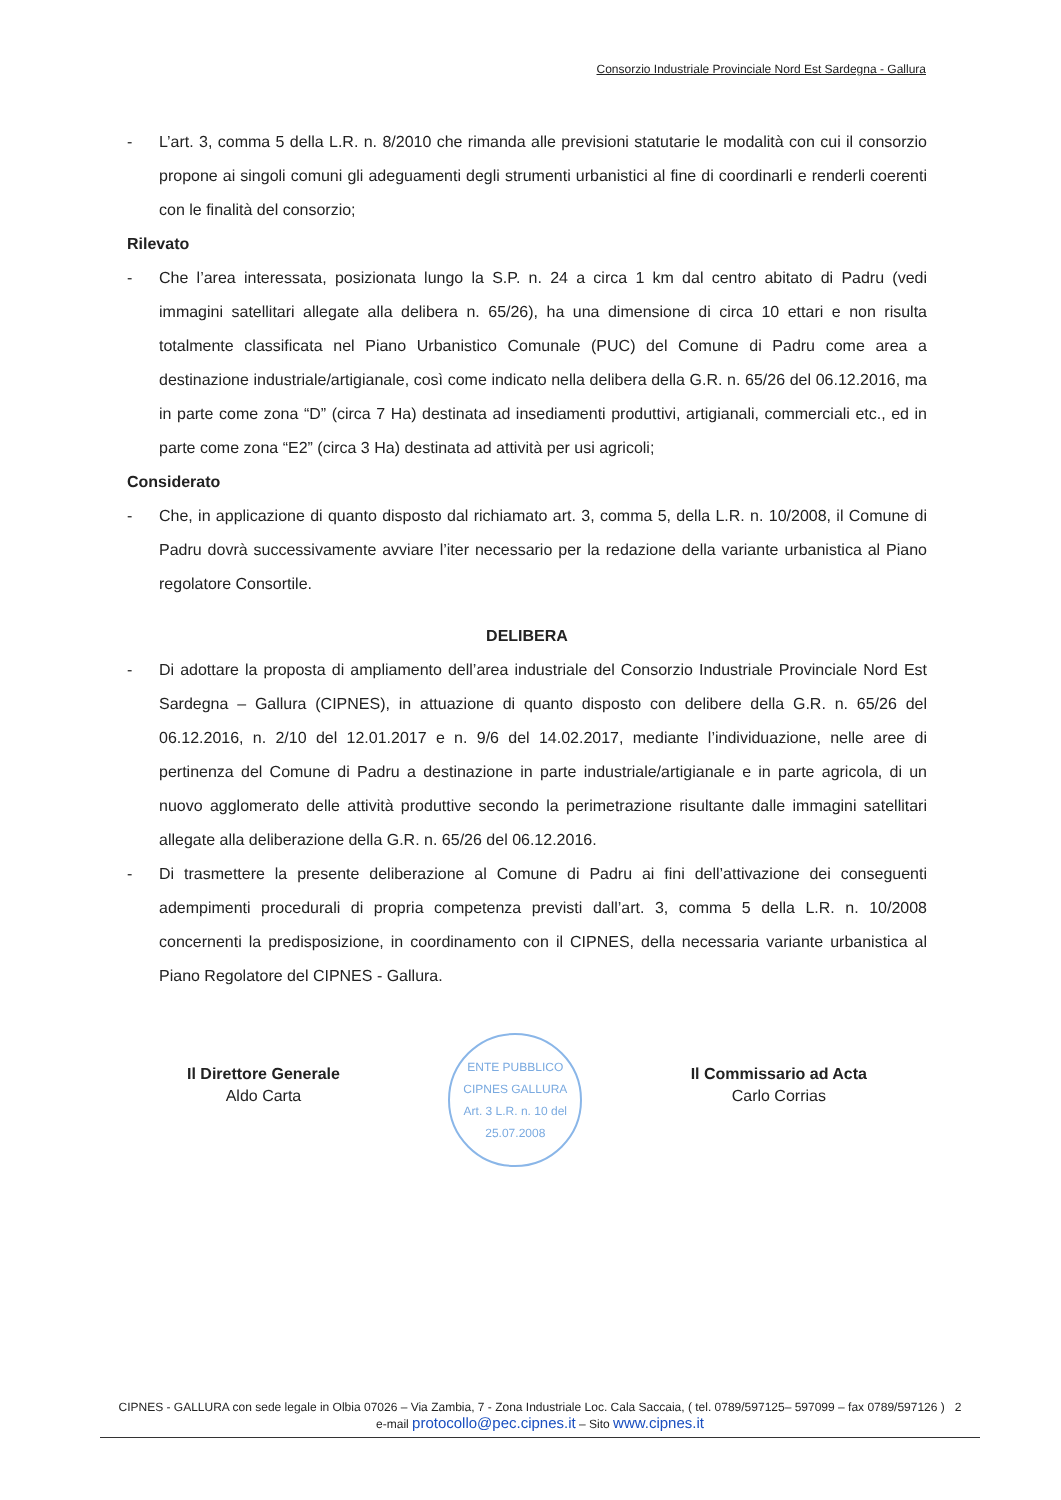Consorzio Industriale Provinciale Nord Est Sardegna - Gallura
- L’art. 3, comma 5 della L.R. n. 8/2010 che rimanda alle previsioni statutarie le modalità con cui il consorzio propone ai singoli comuni gli adeguamenti degli strumenti urbanistici al fine di coordinarli e renderli coerenti con le finalità del consorzio;
Rilevato
- Che l’area interessata, posizionata lungo la S.P. n. 24 a circa 1 km dal centro abitato di Padru (vedi immagini satellitari allegate alla delibera n. 65/26), ha una dimensione di circa 10 ettari e non risulta totalmente classificata nel Piano Urbanistico Comunale (PUC) del Comune di Padru come area a destinazione industriale/artigianale, così come indicato nella delibera della G.R. n. 65/26 del 06.12.2016, ma in parte come zona “D” (circa 7 Ha) destinata ad insediamenti produttivi, artigianali, commerciali etc., ed in parte come zona “E2” (circa 3 Ha) destinata ad attività per usi agricoli;
Considerato
- Che, in applicazione di quanto disposto dal richiamato art. 3, comma 5, della L.R. n. 10/2008, il Comune di Padru dovrà successivamente avviare l’iter necessario per la redazione della variante urbanistica al Piano regolatore Consortile.
DELIBERA
- Di adottare la proposta di ampliamento dell’area industriale del Consorzio Industriale Provinciale Nord Est Sardegna – Gallura (CIPNES), in attuazione di quanto disposto con delibere della G.R. n. 65/26 del 06.12.2016, n. 2/10 del 12.01.2017 e n. 9/6 del 14.02.2017, mediante l’individuazione, nelle aree di pertinenza del Comune di Padru a destinazione in parte industriale/artigianale e in parte agricola, di un nuovo agglomerato delle attività produttive secondo la perimetrazione risultante dalle immagini satellitari allegate alla deliberazione della G.R. n. 65/26 del 06.12.2016.
- Di trasmettere la presente deliberazione al Comune di Padru ai fini dell’attivazione dei conseguenti adempimenti procedurali di propria competenza previsti dall’art. 3, comma 5 della L.R. n. 10/2008 concernenti la predisposizione, in coordinamento con il CIPNES, della necessaria variante urbanistica al Piano Regolatore del CIPNES - Gallura.
Il Direttore Generale
Aldo Carta
ENTE PUBBLICO
CIPNES GALLURA
Art. 3 L.R. n. 10 del 25.07.2008
Il Commissario ad Acta
Carlo Corrias
CIPNES - GALLURA con sede legale in Olbia 07026 – Via Zambia, 7 - Zona Industriale Loc. Cala Saccaia, ( tel. 0789/597125– 597099 – fax 0789/597126 ) 2
e-mail protocollo@pec.cipnes.it – Sito www.cipnes.it